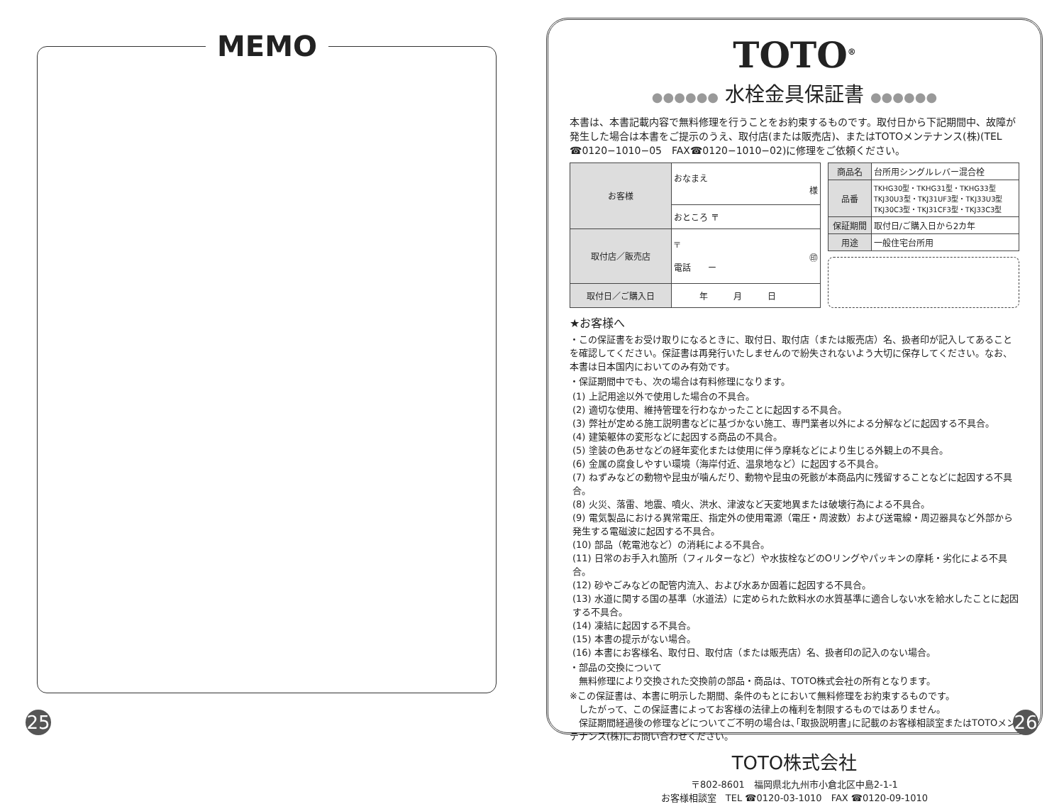MEMO
25
TOTO<sup>®</sup>
●●●●●● 水栓金具保証書 ●●●●●●
本書は、本書記載内容で無料修理を行うことをお約束するものです。取付日から下記期間中、故障が発生した場合は本書をご提示のうえ、取付店(または販売店)、またはTOTOメンテナンス(株)(TEL ☎0120−1010−05　FAX☎0120−1010−02)に修理をご依頼ください。
| お客様 | おなまえ 様 |
| | おところ 〒 |
| 取付店／販売店 | 〒 ㊞ 電話 ー |
| 取付日／ご購入日 | 年 月 日 |
| 商品名 | 台所用シングルレバー混合栓 |
| 品番 | TKHG30型・TKHG31型・TKHG33型 TKJ30U3型・TKJ31UF3型・TKJ33U3型 TKJ30C3型・TKJ31CF3型・TKJ33C3型 |
| 保証期間 | 取付日/ご購入日から2カ年 |
| 用途 | 一般住宅台所用 |
★お客様へ
・この保証書をお受け取りになるときに、取付日、取付店（または販売店）名、扱者印が記入してあることを確認してください。保証書は再発行いたしませんので紛失されないよう大切に保存してください。なお、本書は日本国内においてのみ有効です。
・保証期間中でも、次の場合は有料修理になります。
(1) 上記用途以外で使用した場合の不具合。
(2) 適切な使用、維持管理を行わなかったことに起因する不具合。
(3) 弊社が定める施工説明書などに基づかない施工、専門業者以外による分解などに起因する不具合。
(4) 建築躯体の変形などに起因する商品の不具合。
(5) 塗装の色あせなどの経年変化または使用に伴う摩耗などにより生じる外観上の不具合。
(6) 金属の腐食しやすい環境（海岸付近、温泉地など）に起因する不具合。
(7) ねずみなどの動物や昆虫が噛んだり、動物や昆虫の死骸が本商品内に残留することなどに起因する不具合。
(8) 火災、落雷、地震、噴火、洪水、津波など天変地異または破壊行為による不具合。
(9) 電気製品における異常電圧、指定外の使用電源（電圧・周波数）および送電線・周辺器具など外部から発生する電磁波に起因する不具合。
(10) 部品（乾電池など）の消耗による不具合。
(11) 日常のお手入れ箇所（フィルターなど）や水抜栓などのOリングやパッキンの摩耗・劣化による不具合。
(12) 砂やごみなどの配管内流入、および水あか固着に起因する不具合。
(13) 水道に関する国の基準（水道法）に定められた飲料水の水質基準に適合しない水を給水したことに起因する不具合。
(14) 凍結に起因する不具合。
(15) 本書の提示がない場合。
(16) 本書にお客様名、取付日、取付店（または販売店）名、扱者印の記入のない場合。
・部品の交換について
　無料修理により交換された交換前の部品・商品は、TOTO株式会社の所有となります。
※この保証書は、本書に明示した期間、条件のもとにおいて無料修理をお約束するものです。
　したがって、この保証書によってお客様の法律上の権利を制限するものではありません。
　保証期間経過後の修理などについてご不明の場合は､｢取扱説明書｣に記載のお客様相談室またはTOTOメンテナンス(株)にお問い合わせください。
TOTO株式会社
〒802-8601　福岡県北九州市小倉北区中島2-1-1
お客様相談室　TEL ☎0120-03-1010　FAX ☎0120-09-1010
26